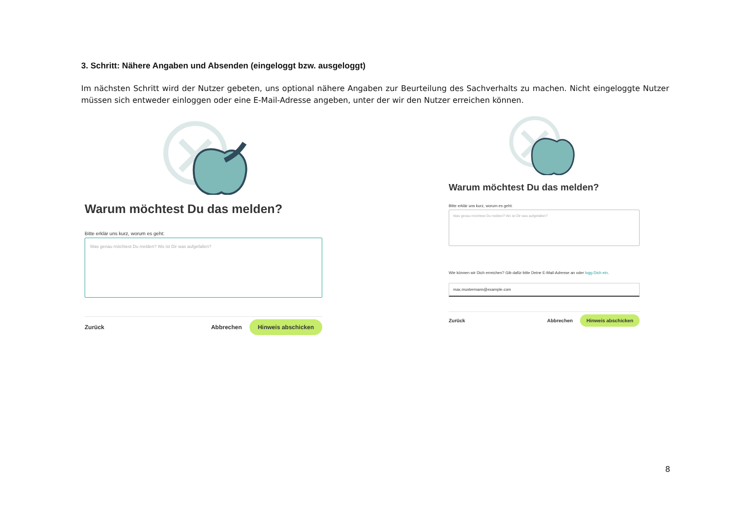3. Schritt: Nähere Angaben und Absenden (eingeloggt bzw. ausgeloggt)
Im nächsten Schritt wird der Nutzer gebeten, uns optional nähere Angaben zur Beurteilung des Sachverhalts zu machen. Nicht eingeloggte Nutzer müssen sich entweder einloggen oder eine E-Mail-Adresse angeben, unter der wir den Nutzer erreichen können.
Warum möchtest Du das melden?
Bitte erklär uns kurz, worum es geht:
Was genau möchtest Du melden? Wo ist Dir was aufgefallen?
Zurück Abbrechen Hinweis abschicken
Warum möchtest Du das melden?
Bitte erklär uns kurz, worum es geht:
Was genau möchtest Du melden? Wo ist Dir was aufgefallen?
Wie können wir Dich erreichen? Gib dafür bitte Deine E-Mail-Adresse an oder logg Dich ein.
max.mustermann@example.com
Zurück Abbrechen Hinweis abschicken
8